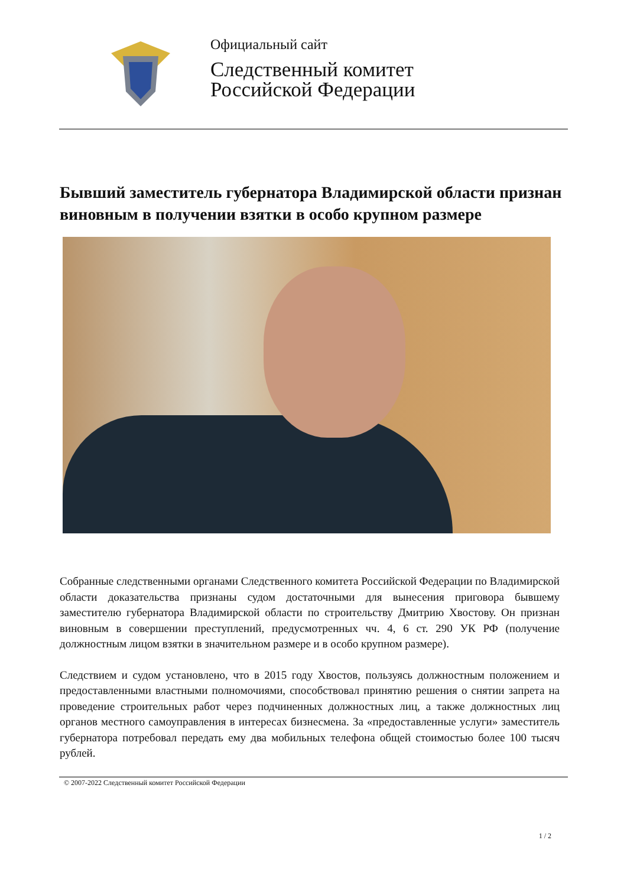Официальный сайт
Следственный комитет
Российской Федерации
Бывший заместитель губернатора Владимирской области признан виновным в получении взятки в особо крупном размере
Собранные следственными органами Следственного комитета Российской Федерации по Владимирской области доказательства признаны судом достаточными для вынесения приговора бывшему заместителю губернатора Владимирской области по строительству Дмитрию Хвостову. Он признан виновным в совершении преступлений, предусмотренных чч. 4, 6 ст. 290 УК РФ (получение должностным лицом взятки в значительном размере и в особо крупном размере).
Следствием и судом установлено, что в 2015 году Хвостов, пользуясь должностным положением и предоставленными властными полномочиями, способствовал принятию решения о снятии запрета на проведение строительных работ через подчиненных должностных лиц, а также должностных лиц органов местного самоуправления в интересах бизнесмена. За «предоставленные услуги» заместитель губернатора потребовал передать ему два мобильных телефона общей стоимостью более 100 тысяч рублей.
© 2007-2022 Следственный комитет Российской Федерации
1 / 2